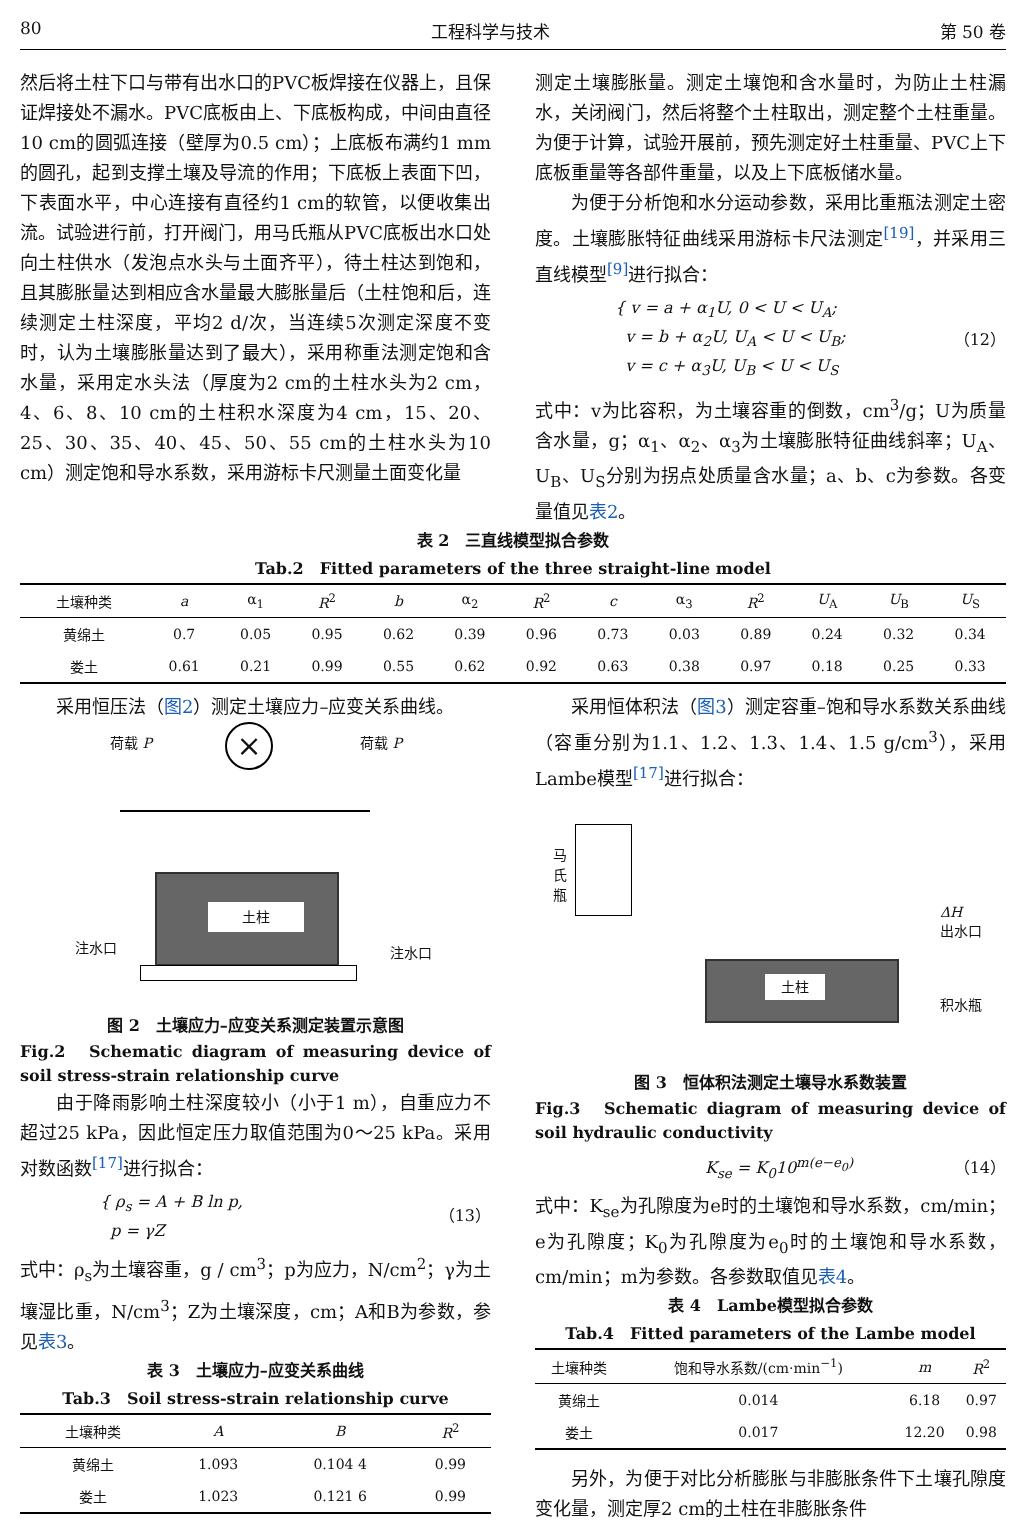80 工程科学与技术 第 50 卷
然后将土柱下口与带有出水口的PVC板焊接在仪器上，且保证焊接处不漏水。PVC底板由上、下底板构成，中间由直径10 cm的圆弧连接（壁厚为0.5 cm）；上底板布满约1 mm的圆孔，起到支撑土壤及导流的作用；下底板上表面下凹，下表面水平，中心连接有直径约1 cm的软管，以便收集出流。试验进行前，打开阀门，用马氏瓶从PVC底板出水口处向土柱供水（发泡点水头与土面齐平），待土柱达到饱和，且其膨胀量达到相应含水量最大膨胀量后（土柱饱和后，连续测定土柱深度，平均2 d/次，当连续5次测定深度不变时，认为土壤膨胀量达到了最大），采用称重法测定饱和含水量，采用定水头法（厚度为2 cm的土柱水头为2 cm，4、6、8、10 cm的土柱积水深度为4 cm，15、20、25、30、35、40、45、50、55 cm的土柱水头为10 cm）测定饱和导水系数，采用游标卡尺测量土面变化量
测定土壤膨胀量。测定土壤饱和含水量时，为防止土柱漏水，关闭阀门，然后将整个土柱取出，测定整个土柱重量。为便于计算，试验开展前，预先测定好土柱重量、PVC上下底板重量等各部件重量，以及上下底板储水量。
为便于分析饱和水分运动参数，采用比重瓶法测定土密度。土壤膨胀特征曲线采用游标卡尺法测定<sup>[19]</sup>，并采用三直线模型<sup>[9]</sup>进行拟合：
{ v = a + α<sub>1</sub>U, 0 < U < U<sub>A</sub>;
v = b + α<sub>2</sub>U, U<sub>A</sub> < U < U<sub>B</sub>;
v = c + α<sub>3</sub>U, U<sub>B</sub> < U < U<sub>S</sub> （12）
式中：v为比容积，为土壤容重的倒数，cm<sup>3</sup>/g；U为质量含水量，g；α<sub>1</sub>、α<sub>2</sub>、α<sub>3</sub>为土壤膨胀特征曲线斜率；U<sub>A</sub>、U<sub>B</sub>、U<sub>S</sub>分别为拐点处质量含水量；a、b、c为参数。各变量值见表2。
表 2　三直线模型拟合参数
Tab.2　Fitted parameters of the three straight-line model
| 土壤种类 | a | α<sub>1</sub> | R<sup>2</sup> | b | α<sub>2</sub> | R<sup>2</sup> | c | α<sub>3</sub> | R<sup>2</sup> | U<sub>A</sub> | U<sub>B</sub> | U<sub>S</sub> |
| --- | --- | --- | --- | --- | --- | --- | --- | --- | --- | --- | --- | --- |
| 黄绵土 | 0.7 | 0.05 | 0.95 | 0.62 | 0.39 | 0.96 | 0.73 | 0.03 | 0.89 | 0.24 | 0.32 | 0.34 |
| 娄土 | 0.61 | 0.21 | 0.99 | 0.55 | 0.62 | 0.92 | 0.63 | 0.38 | 0.97 | 0.18 | 0.25 | 0.33 |
采用恒压法（图2）测定土壤应力–应变关系曲线。
荷载 P 荷载 P
×
土柱
注水口 注水口
图 2　土壤应力–应变关系测定装置示意图
Fig.2　Schematic diagram of measuring device of soil stress-strain relationship curve
由于降雨影响土柱深度较小（小于1 m），自重应力不超过25 kPa，因此恒定压力取值范围为0～25 kPa。采用对数函数<sup>[17]</sup>进行拟合：
{ ρ<sub>s</sub> = A + B ln p,
p = γZ （13）
式中：ρ<sub>s</sub>为土壤容重，g / cm<sup>3</sup>；p为应力，N/cm<sup>2</sup>；γ为土壤湿比重，N/cm<sup>3</sup>；Z为土壤深度，cm；A和B为参数，参见表3。
表 3　土壤应力–应变关系曲线
Tab.3　Soil stress-strain relationship curve
| 土壤种类 | A | B | R<sup>2</sup> |
| --- | --- | --- | --- |
| 黄绵土 | 1.093 | 0.104 4 | 0.99 |
| 娄土 | 1.023 | 0.121 6 | 0.99 |
采用恒体积法（图3）测定容重–饱和导水系数关系曲线（容重分别为1.1、1.2、1.3、1.4、1.5 g/cm<sup>3</sup>），采用Lambe模型<sup>[17]</sup>进行拟合：
马氏瓶
ΔH
出水口
土柱
积水瓶
图 3　恒体积法测定土壤导水系数装置
Fig.3　Schematic diagram of measuring device of soil hydraulic conductivity
K<sub>se</sub> = K<sub>0</sub>10<sup>m(e−e<sub>0</sub>)</sup> （14）
式中：K<sub>se</sub>为孔隙度为e时的土壤饱和导水系数，cm/min；e为孔隙度；K<sub>0</sub>为孔隙度为e<sub>0</sub>时的土壤饱和导水系数，cm/min；m为参数。各参数取值见表4。
表 4　Lambe模型拟合参数
Tab.4　Fitted parameters of the Lambe model
| 土壤种类 | 饱和导水系数/(cm·min<sup>−1</sup>) | m | R<sup>2</sup> |
| --- | --- | --- | --- |
| 黄绵土 | 0.014 | 6.18 | 0.97 |
| 娄土 | 0.017 | 12.20 | 0.98 |
另外，为便于对比分析膨胀与非膨胀条件下土壤孔隙度变化量，测定厚2 cm的土柱在非膨胀条件